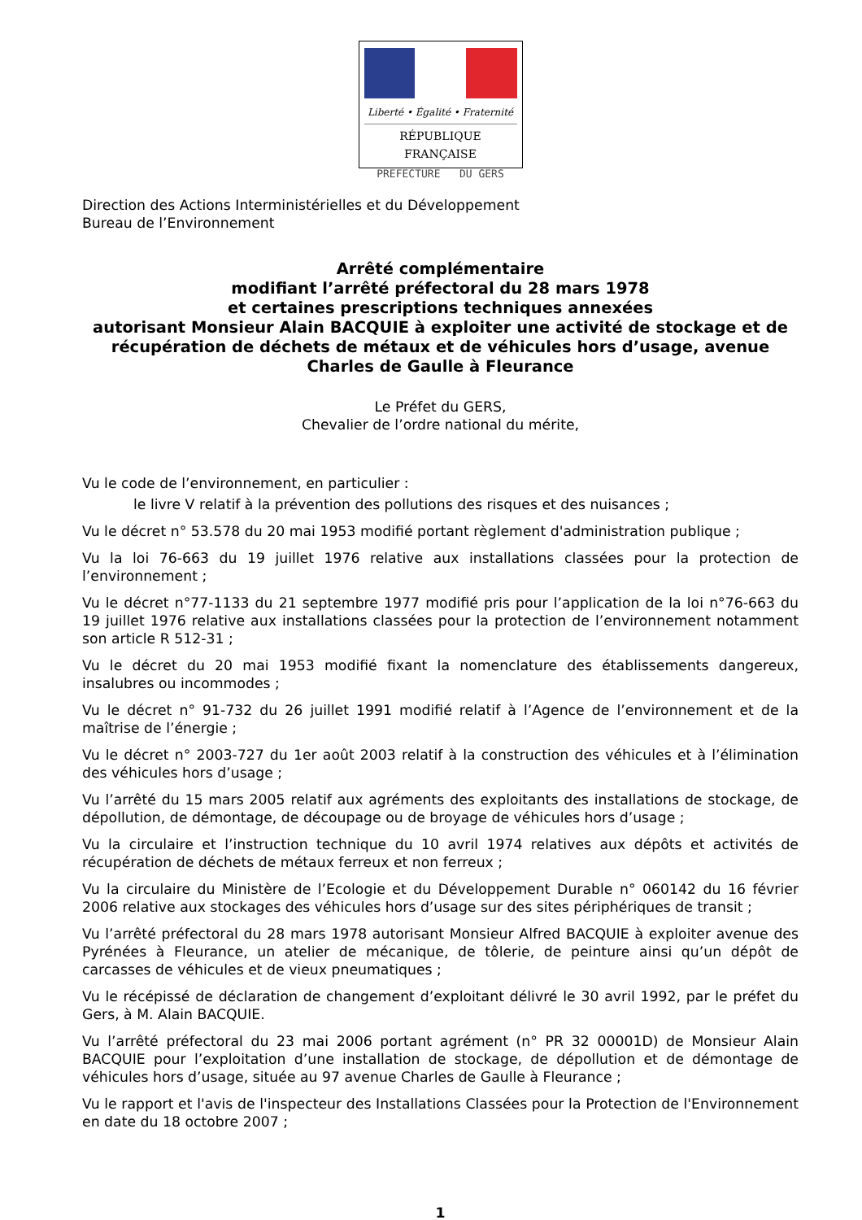Liberté • Égalité • Fraternité
RÉPUBLIQUE FRANÇAISE
PREFECTURE DU GERS
Direction des Actions Interministérielles et du Développement
Bureau de l’Environnement
Arrêté complémentaire
modifiant l’arrêté préfectoral du 28 mars 1978
et certaines prescriptions techniques annexées
autorisant Monsieur Alain BACQUIE à exploiter une activité de stockage et de récupération de déchets de métaux et de véhicules hors d’usage, avenue Charles de Gaulle à Fleurance
Le Préfet du GERS,
Chevalier de l’ordre national du mérite,
Vu le code de l’environnement, en particulier :
le livre V relatif à la prévention des pollutions des risques et des nuisances ;
Vu le décret n° 53.578 du 20 mai 1953 modifié portant règlement d'administration publique ;
Vu la loi 76-663 du 19 juillet 1976 relative aux installations classées pour la protection de l’environnement ;
Vu le décret n°77-1133 du 21 septembre 1977 modifié pris pour l’application de la loi n°76-663 du 19 juillet 1976 relative aux installations classées pour la protection de l’environnement notamment son article R 512-31 ;
Vu le décret du 20 mai 1953 modifié fixant la nomenclature des établissements dangereux, insalubres ou incommodes ;
Vu le décret n° 91-732 du 26 juillet 1991 modifié relatif à l’Agence de l’environnement et de la maîtrise de l’énergie ;
Vu le décret n° 2003-727 du 1er août 2003 relatif à la construction des véhicules et à l’élimination des véhicules hors d’usage ;
Vu l’arrêté du 15 mars 2005 relatif aux agréments des exploitants des installations de stockage, de dépollution, de démontage, de découpage ou de broyage de véhicules hors d’usage ;
Vu la circulaire et l’instruction technique du 10 avril 1974 relatives aux dépôts et activités de récupération de déchets de métaux ferreux et non ferreux ;
Vu la circulaire du Ministère de l’Ecologie et du Développement Durable n° 060142 du 16 février 2006 relative aux stockages des véhicules hors d’usage sur des sites périphériques de transit ;
Vu l’arrêté préfectoral du 28 mars 1978 autorisant Monsieur Alfred BACQUIE à exploiter avenue des Pyrénées à Fleurance, un atelier de mécanique, de tôlerie, de peinture ainsi qu’un dépôt de carcasses de véhicules et de vieux pneumatiques ;
Vu le récépissé de déclaration de changement d’exploitant délivré le 30 avril 1992, par le préfet du Gers, à M. Alain BACQUIE.
Vu l’arrêté préfectoral du 23 mai 2006 portant agrément (n° PR 32 00001D) de Monsieur Alain BACQUIE pour l’exploitation d’une installation de stockage, de dépollution et de démontage de véhicules hors d’usage, située au 97 avenue Charles de Gaulle à Fleurance ;
Vu le rapport et l'avis de l'inspecteur des Installations Classées pour la Protection de l'Environnement en date du 18 octobre 2007 ;
1